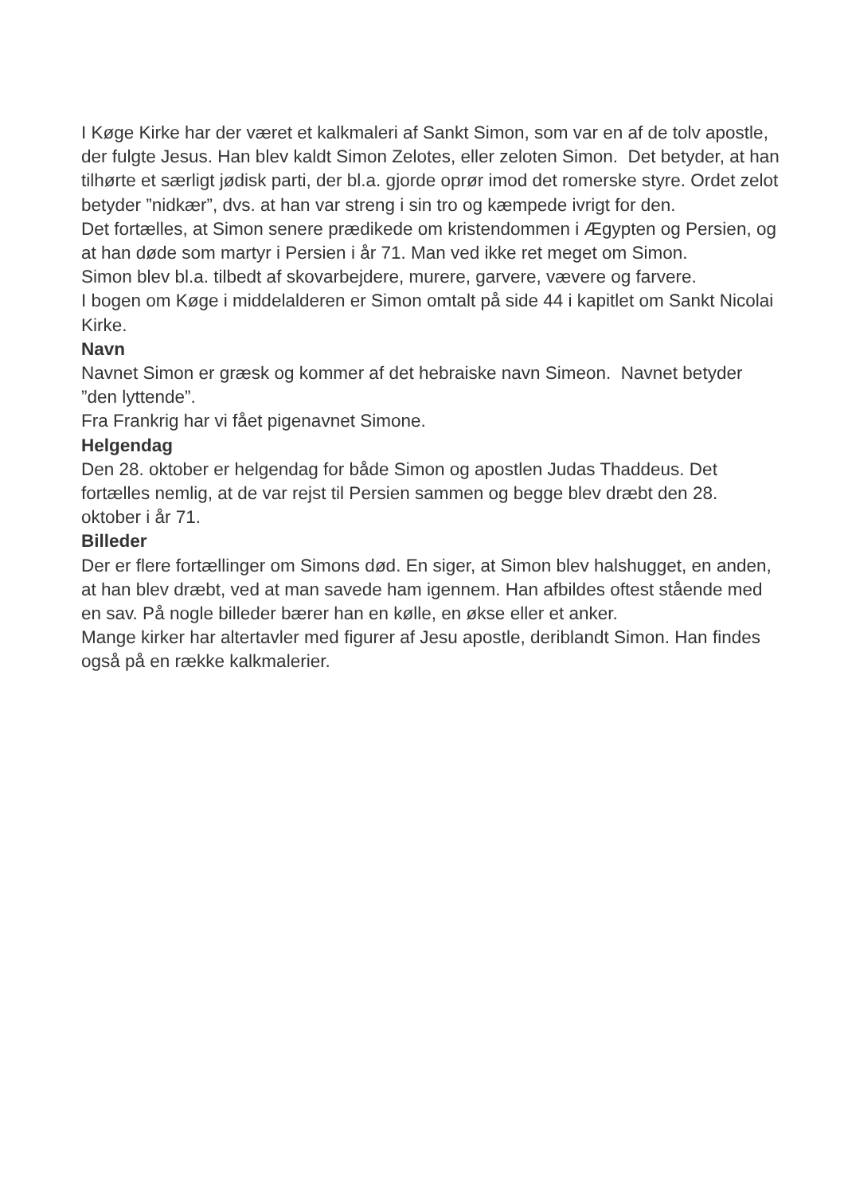I Køge Kirke har der været et kalkmaleri af Sankt Simon, som var en af de tolv apostle, der fulgte Jesus. Han blev kaldt Simon Zelotes, eller zeloten Simon. Det betyder, at han tilhørte et særligt jødisk parti, der bl.a. gjorde oprør imod det romerske styre. Ordet zelot betyder ”nidkær”, dvs. at han var streng i sin tro og kæmpede ivrigt for den.
Det fortælles, at Simon senere prædikede om kristendommen i Ægypten og Persien, og at han døde som martyr i Persien i år 71. Man ved ikke ret meget om Simon.
Simon blev bl.a. tilbedt af skovarbejdere, murere, garvere, vævere og farvere.
I bogen om Køge i middelalderen er Simon omtalt på side 44 i kapitlet om Sankt Nicolai Kirke.
Navn
Navnet Simon er græsk og kommer af det hebraiske navn Simeon. Navnet betyder ”den lyttende”.
Fra Frankrig har vi fået pigenavnet Simone.
Helgendag
Den 28. oktober er helgendag for både Simon og apostlen Judas Thaddeus. Det fortælles nemlig, at de var rejst til Persien sammen og begge blev dræbt den 28. oktober i år 71.
Billeder
Der er flere fortællinger om Simons død. En siger, at Simon blev halshugget, en anden, at han blev dræbt, ved at man savede ham igennem. Han afbildes oftest stående med en sav. På nogle billeder bærer han en kølle, en økse eller et anker.
Mange kirker har altertavler med figurer af Jesu apostle, deriblandt Simon. Han findes også på en række kalkmalerier.